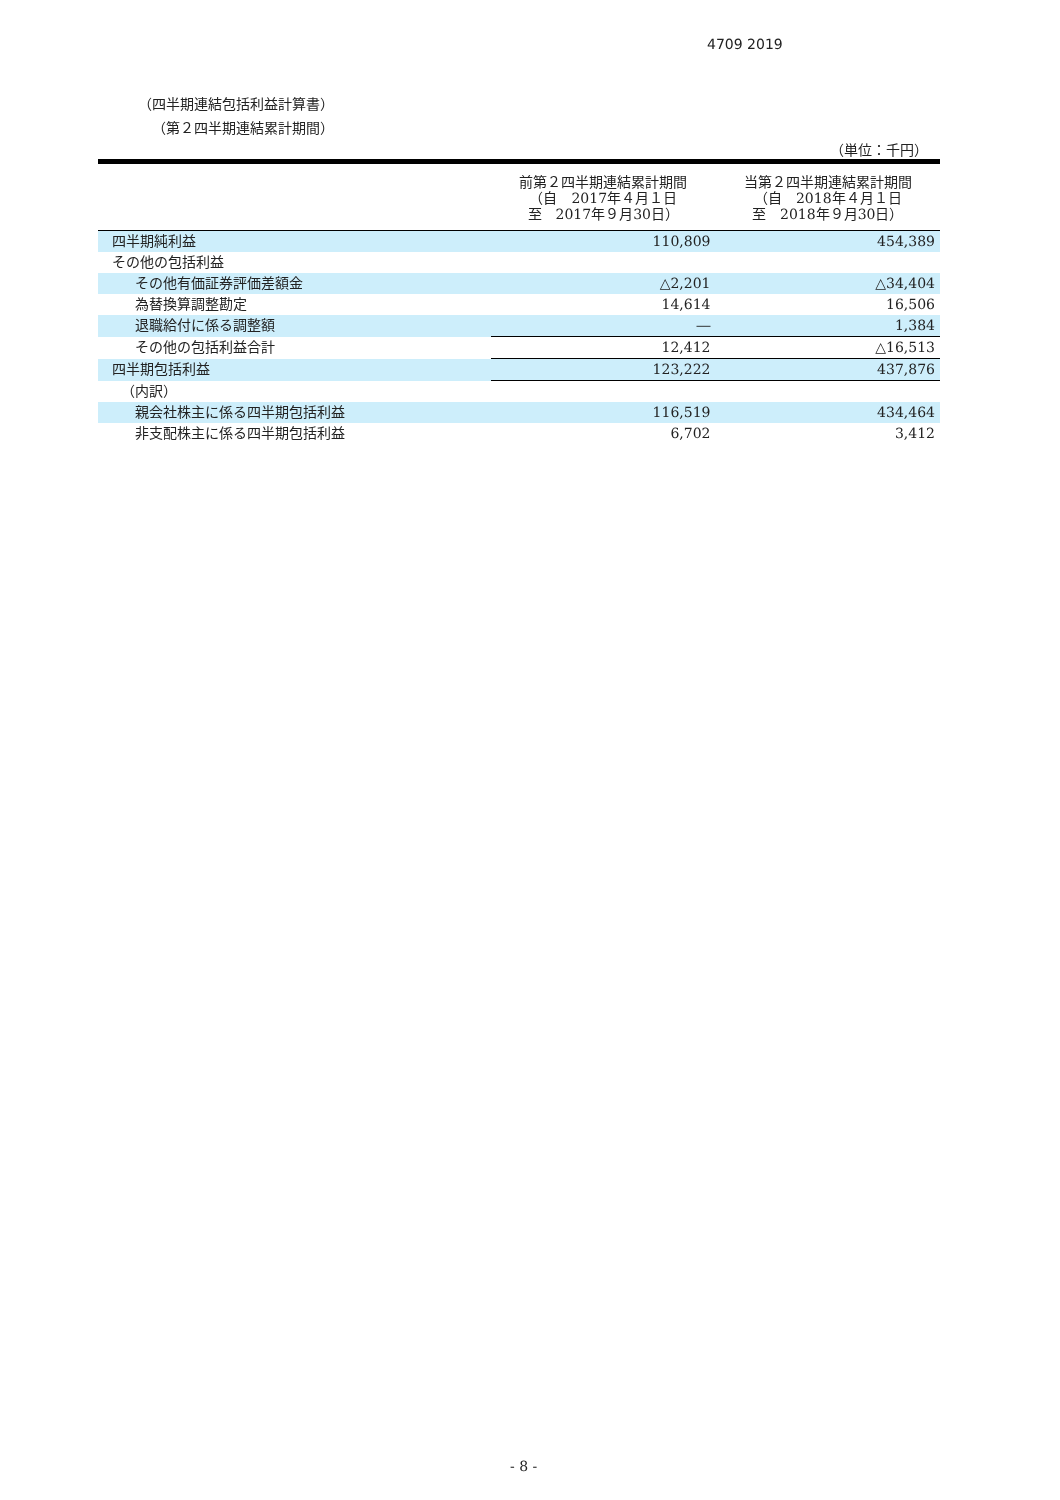4709 2019
（四半期連結包括利益計算書）
（第２四半期連結累計期間）
（単位：千円）
| | 前第２四半期連結累計期間 （自 2017年４月１日 至 2017年９月30日） | 当第２四半期連結累計期間 （自 2018年４月１日 至 2018年９月30日） |
| --- | --- | --- |
| 四半期純利益 | 110,809 | 454,389 |
| その他の包括利益 | | |
| その他有価証券評価差額金 | △2,201 | △34,404 |
| 為替換算調整勘定 | 14,614 | 16,506 |
| 退職給付に係る調整額 | ― | 1,384 |
| その他の包括利益合計 | 12,412 | △16,513 |
| 四半期包括利益 | 123,222 | 437,876 |
| （内訳） | | |
| 親会社株主に係る四半期包括利益 | 116,519 | 434,464 |
| 非支配株主に係る四半期包括利益 | 6,702 | 3,412 |
- 8 -